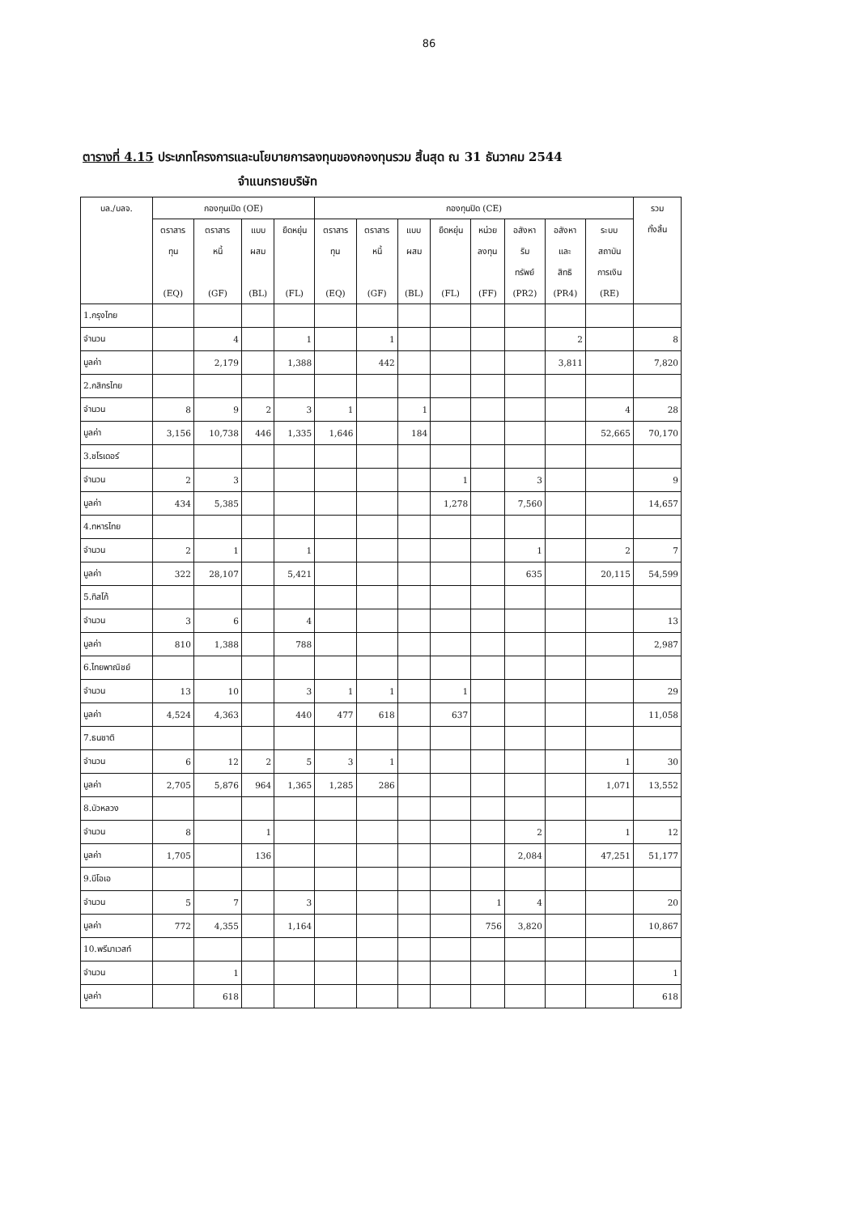86
ตารางที่ 4.15 ประเภทโครงการและนโยบายการลงทุนของกองทุนรวม สิ้นสุด ณ 31 ธันวาคม 2544
จำแนกรายบริษัท
| บล./บลจ. | กองทุนเปิด (OE) | | | | กองทุนปิด (CE) | | | | | | | | รวม ทั้งสิ้น |
| --- | --- | --- | --- | --- | --- | --- | --- | --- | --- | --- | --- | --- | --- |
| | ตราสาร ทุน (EQ) | ตราสาร หนี้ (GF) | แบบ ผสม (BL) | ยืดหยุ่น (FL) | ตราสาร ทุน (EQ) | ตราสาร หนี้ (GF) | แบบ ผสม (BL) | ยืดหยุ่น (FL) | หน่วย ลงทุน (FF) | อสังหา ริม ทรัพย์ (PR2) | อสังหา และ สิทธิ (PR4) | ระบบ สถาบัน การเงิน (RE) | |
| 1.กรุงไทย | | | | | | | | | | | | | |
| จำนวน | | 4 | | 1 | | 1 | | | | | 2 | | 8 |
| มูลค่า | | 2,179 | | 1,388 | | 442 | | | | | 3,811 | | 7,820 |
| 2.กสิกรไทย | | | | | | | | | | | | | |
| จำนวน | 8 | 9 | 2 | 3 | 1 | | 1 | | | | | 4 | 28 |
| มูลค่า | 3,156 | 10,738 | 446 | 1,335 | 1,646 | | 184 | | | | | 52,665 | 70,170 |
| 3.ชโรเดอร์ | | | | | | | | | | | | | |
| จำนวน | 2 | 3 | | | | | | 1 | | 3 | | | 9 |
| มูลค่า | 434 | 5,385 | | | | | | 1,278 | | 7,560 | | | 14,657 |
| 4.ทหารไทย | | | | | | | | | | | | | |
| จำนวน | 2 | 1 | | 1 | | | | | | 1 | | 2 | 7 |
| มูลค่า | 322 | 28,107 | | 5,421 | | | | | | 635 | | 20,115 | 54,599 |
| 5.ทิสโก้ | | | | | | | | | | | | | |
| จำนวน | 3 | 6 | | 4 | | | | | | | | | 13 |
| มูลค่า | 810 | 1,388 | | 788 | | | | | | | | | 2,987 |
| 6.ไทยพาณิชย์ | | | | | | | | | | | | | |
| จำนวน | 13 | 10 | | 3 | 1 | 1 | | 1 | | | | | 29 |
| มูลค่า | 4,524 | 4,363 | | 440 | 477 | 618 | | 637 | | | | | 11,058 |
| 7.ธนชาติ | | | | | | | | | | | | | |
| จำนวน | 6 | 12 | 2 | 5 | 3 | 1 | | | | | | 1 | 30 |
| มูลค่า | 2,705 | 5,876 | 964 | 1,365 | 1,285 | 286 | | | | | | 1,071 | 13,552 |
| 8.บัวหลวง | | | | | | | | | | | | | |
| จำนวน | 8 | | 1 | | | | | | | 2 | | 1 | 12 |
| มูลค่า | 1,705 | | 136 | | | | | | | 2,084 | | 47,251 | 51,177 |
| 9.บีโอเอ | | | | | | | | | | | | | |
| จำนวน | 5 | 7 | | 3 | | | | | 1 | 4 | | | 20 |
| มูลค่า | 772 | 4,355 | | 1,164 | | | | | 756 | 3,820 | | | 10,867 |
| 10.พรีมาเวสท์ | | | | | | | | | | | | | |
| จำนวน | | 1 | | | | | | | | | | | 1 |
| มูลค่า | | 618 | | | | | | | | | | | 618 |